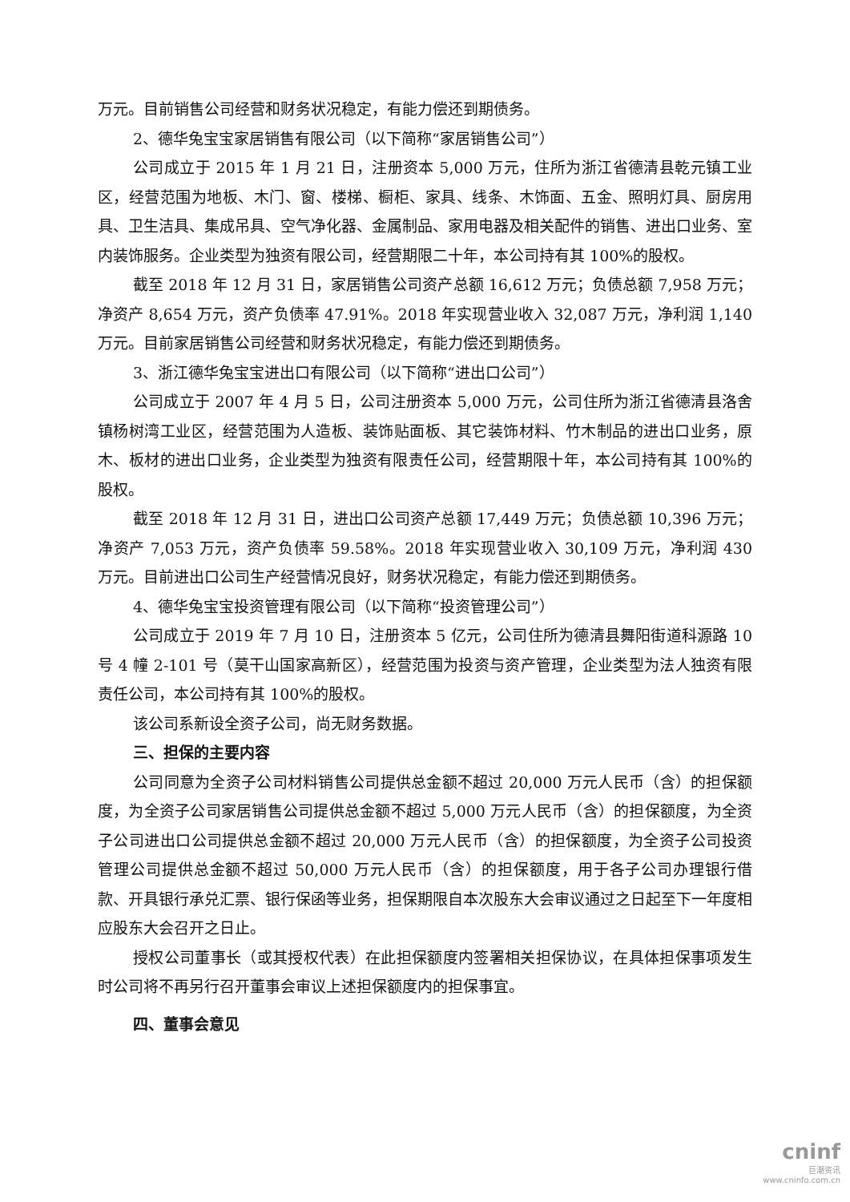万元。目前销售公司经营和财务状况稳定，有能力偿还到期债务。
2、德华兔宝宝家居销售有限公司（以下简称“家居销售公司”）
公司成立于 2015 年 1 月 21 日，注册资本 5,000 万元，住所为浙江省德清县乾元镇工业区，经营范围为地板、木门、窗、楼梯、橱柜、家具、线条、木饰面、五金、照明灯具、厨房用具、卫生洁具、集成吊具、空气净化器、金属制品、家用电器及相关配件的销售、进出口业务、室内装饰服务。企业类型为独资有限公司，经营期限二十年，本公司持有其 100%的股权。
截至 2018 年 12 月 31 日，家居销售公司资产总额 16,612 万元；负债总额 7,958 万元；净资产 8,654 万元，资产负债率 47.91%。2018 年实现营业收入 32,087 万元，净利润 1,140 万元。目前家居销售公司经营和财务状况稳定，有能力偿还到期债务。
3、浙江德华兔宝宝进出口有限公司（以下简称“进出口公司”）
公司成立于 2007 年 4 月 5 日，公司注册资本 5,000 万元，公司住所为浙江省德清县洛舍镇杨树湾工业区，经营范围为人造板、装饰贴面板、其它装饰材料、竹木制品的进出口业务，原木、板材的进出口业务，企业类型为独资有限责任公司，经营期限十年，本公司持有其 100%的股权。
截至 2018 年 12 月 31 日，进出口公司资产总额 17,449 万元；负债总额 10,396 万元；净资产 7,053 万元，资产负债率 59.58%。2018 年实现营业收入 30,109 万元，净利润 430 万元。目前进出口公司生产经营情况良好，财务状况稳定，有能力偿还到期债务。
4、德华兔宝宝投资管理有限公司（以下简称“投资管理公司”）
公司成立于 2019 年 7 月 10 日，注册资本 5 亿元，公司住所为德清县舞阳街道科源路 10 号 4 幢 2-101 号（莫干山国家高新区），经营范围为投资与资产管理，企业类型为法人独资有限责任公司，本公司持有其 100%的股权。
该公司系新设全资子公司，尚无财务数据。
三、担保的主要内容
公司同意为全资子公司材料销售公司提供总金额不超过 20,000 万元人民币（含）的担保额度，为全资子公司家居销售公司提供总金额不超过 5,000 万元人民币（含）的担保额度，为全资子公司进出口公司提供总金额不超过 20,000 万元人民币（含）的担保额度，为全资子公司投资管理公司提供总金额不超过 50,000 万元人民币（含）的担保额度，用于各子公司办理银行借款、开具银行承兑汇票、银行保函等业务，担保期限自本次股东大会审议通过之日起至下一年度相应股东大会召开之日止。
授权公司董事长（或其授权代表）在此担保额度内签署相关担保协议，在具体担保事项发生时公司将不再另行召开董事会审议上述担保额度内的担保事宜。
四、董事会意见
cninf
巨潮资讯
www.cninfo.com.cn